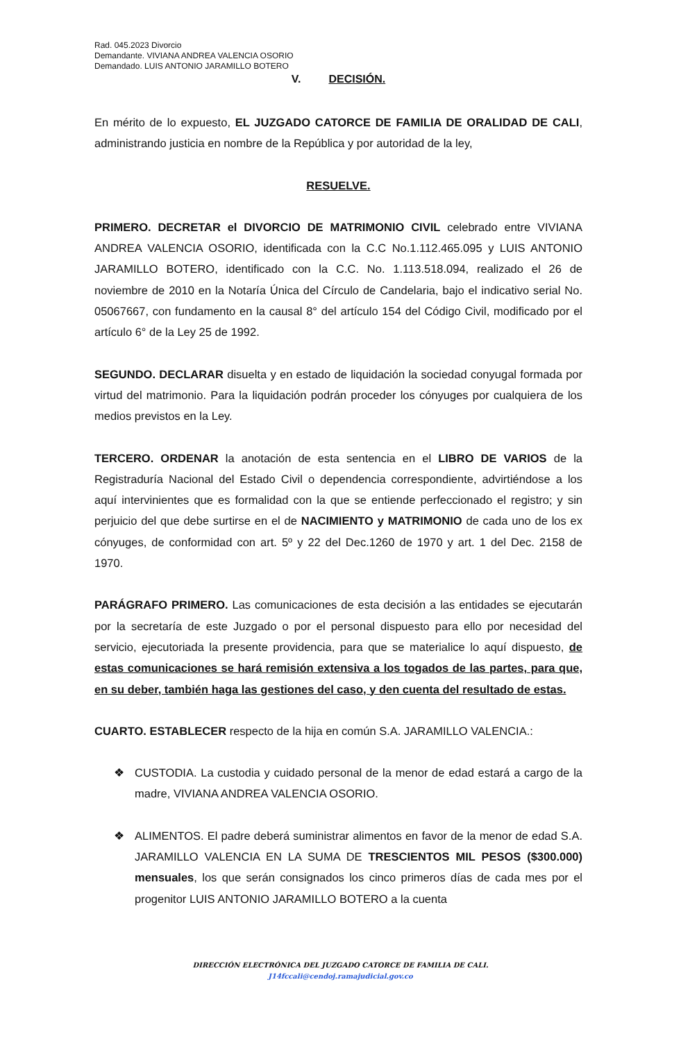Rad. 045.2023 Divorcio
Demandante. VIVIANA ANDREA VALENCIA OSORIO
Demandado. LUIS ANTONIO JARAMILLO BOTERO
V. DECISIÓN.
En mérito de lo expuesto, EL JUZGADO CATORCE DE FAMILIA DE ORALIDAD DE CALI, administrando justicia en nombre de la República y por autoridad de la ley,
RESUELVE.
PRIMERO. DECRETAR el DIVORCIO DE MATRIMONIO CIVIL celebrado entre VIVIANA ANDREA VALENCIA OSORIO, identificada con la C.C No.1.112.465.095 y LUIS ANTONIO JARAMILLO BOTERO, identificado con la C.C. No. 1.113.518.094, realizado el 26 de noviembre de 2010 en la Notaría Única del Círculo de Candelaria, bajo el indicativo serial No. 05067667, con fundamento en la causal 8° del artículo 154 del Código Civil, modificado por el artículo 6° de la Ley 25 de 1992.
SEGUNDO. DECLARAR disuelta y en estado de liquidación la sociedad conyugal formada por virtud del matrimonio. Para la liquidación podrán proceder los cónyuges por cualquiera de los medios previstos en la Ley.
TERCERO. ORDENAR la anotación de esta sentencia en el LIBRO DE VARIOS de la Registraduría Nacional del Estado Civil o dependencia correspondiente, advirtiéndose a los aquí intervinientes que es formalidad con la que se entiende perfeccionado el registro; y sin perjuicio del que debe surtirse en el de NACIMIENTO y MATRIMONIO de cada uno de los ex cónyuges, de conformidad con art. 5º y 22 del Dec.1260 de 1970 y art. 1 del Dec. 2158 de 1970.
PARÁGRAFO PRIMERO. Las comunicaciones de esta decisión a las entidades se ejecutarán por la secretaría de este Juzgado o por el personal dispuesto para ello por necesidad del servicio, ejecutoriada la presente providencia, para que se materialice lo aquí dispuesto, de estas comunicaciones se hará remisión extensiva a los togados de las partes, para que, en su deber, también haga las gestiones del caso, y den cuenta del resultado de estas.
CUARTO. ESTABLECER respecto de la hija en común S.A. JARAMILLO VALENCIA.:
❖ CUSTODIA. La custodia y cuidado personal de la menor de edad estará a cargo de la madre, VIVIANA ANDREA VALENCIA OSORIO.
❖ ALIMENTOS. El padre deberá suministrar alimentos en favor de la menor de edad S.A. JARAMILLO VALENCIA EN LA SUMA DE TRESCIENTOS MIL PESOS ($300.000) mensuales, los que serán consignados los cinco primeros días de cada mes por el progenitor LUIS ANTONIO JARAMILLO BOTERO a la cuenta
DIRECCIÓN ELECTRÓNICA DEL JUZGADO CATORCE DE FAMILIA DE CALI.
J14fccali@cendoj.ramajudicial.gov.co